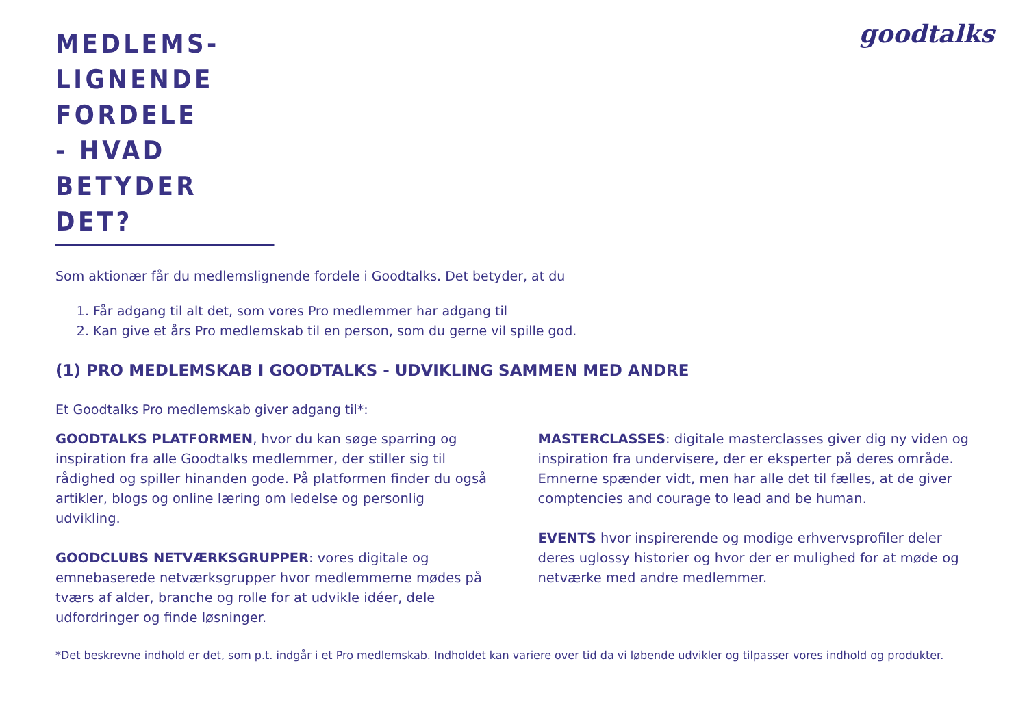goodtalks
MEDLEMS-
LIGNENDE
FORDELE
- HVAD
BETYDER
DET?
Som aktionær får du medlemslignende fordele i Goodtalks. Det betyder, at du
1. Får adgang til alt det, som vores Pro medlemmer har adgang til
2. Kan give et års Pro medlemskab til en person, som du gerne vil spille god.
(1) PRO MEDLEMSKAB I GOODTALKS - UDVIKLING SAMMEN MED ANDRE
Et Goodtalks Pro medlemskab giver adgang til*:
GOODTALKS PLATFORMEN, hvor du kan søge sparring og inspiration fra alle Goodtalks medlemmer, der stiller sig til rådighed og spiller hinanden gode. På platformen finder du også artikler, blogs og online læring om ledelse og personlig udvikling.
GOODCLUBS NETVÆRKSGRUPPER: vores digitale og emnebaserede netværksgrupper hvor medlemmerne mødes på tværs af alder, branche og rolle for at udvikle idéer, dele udfordringer og finde løsninger.
MASTERCLASSES: digitale masterclasses giver dig ny viden og inspiration fra undervisere, der er eksperter på deres område. Emnerne spænder vidt, men har alle det til fælles, at de giver comptencies and courage to lead and be human.
EVENTS hvor inspirerende og modige erhvervsprofiler deler deres uglossy historier og hvor der er mulighed for at møde og netværke med andre medlemmer.
*Det beskrevne indhold er det, som p.t. indgår i et Pro medlemskab. Indholdet kan variere over tid da vi løbende udvikler og tilpasser vores indhold og produkter.